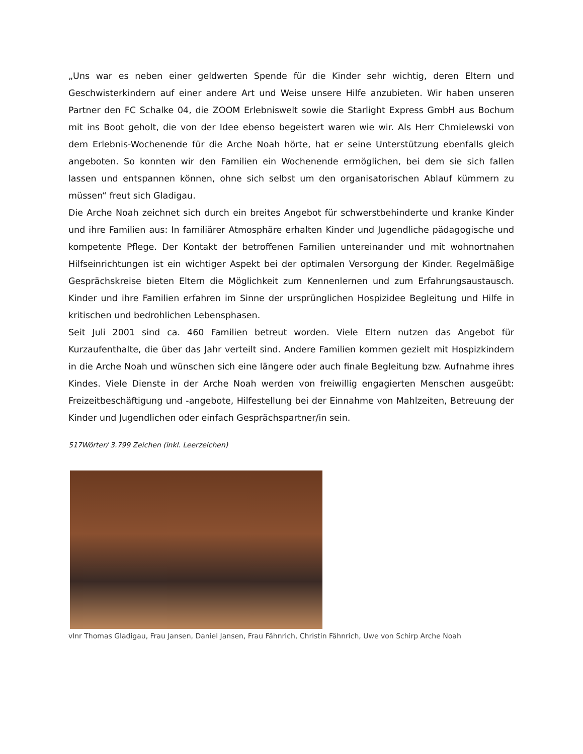„Uns war es neben einer geldwerten Spende für die Kinder sehr wichtig, deren Eltern und Geschwisterkindern auf einer andere Art und Weise unsere Hilfe anzubieten. Wir haben unseren Partner den FC Schalke 04, die ZOOM Erlebniswelt sowie die Starlight Express GmbH aus Bochum mit ins Boot geholt, die von der Idee ebenso begeistert waren wie wir. Als Herr Chmielewski von dem Erlebnis-Wochenende für die Arche Noah hörte, hat er seine Unterstützung ebenfalls gleich angeboten. So konnten wir den Familien ein Wochenende ermöglichen, bei dem sie sich fallen lassen und entspannen können, ohne sich selbst um den organisatorischen Ablauf kümmern zu müssen“ freut sich Gladigau.
Die Arche Noah zeichnet sich durch ein breites Angebot für schwerstbehinderte und kranke Kinder und ihre Familien aus: In familiärer Atmosphäre erhalten Kinder und Jugendliche pädagogische und kompetente Pflege. Der Kontakt der betroffenen Familien untereinander und mit wohnortnahen Hilfseinrichtungen ist ein wichtiger Aspekt bei der optimalen Versorgung der Kinder. Regelmäßige Gesprächskreise bieten Eltern die Möglichkeit zum Kennenlernen und zum Erfahrungsaustausch. Kinder und ihre Familien erfahren im Sinne der ursprünglichen Hospizidee Begleitung und Hilfe in kritischen und bedrohlichen Lebensphasen.
Seit Juli 2001 sind ca. 460 Familien betreut worden. Viele Eltern nutzen das Angebot für Kurzaufenthalte, die über das Jahr verteilt sind. Andere Familien kommen gezielt mit Hospizkindern in die Arche Noah und wünschen sich eine längere oder auch finale Begleitung bzw. Aufnahme ihres Kindes. Viele Dienste in der Arche Noah werden von freiwillig engagierten Menschen ausgeübt: Freizeitbeschäftigung und -angebote, Hilfestellung bei der Einnahme von Mahlzeiten, Betreuung der Kinder und Jugendlichen oder einfach Gesprächspartner/in sein.
517Wörter/ 3.799 Zeichen (inkl. Leerzeichen)
vlnr Thomas Gladigau, Frau Jansen, Daniel Jansen, Frau Fähnrich, Christin Fähnrich, Uwe von Schirp Arche Noah